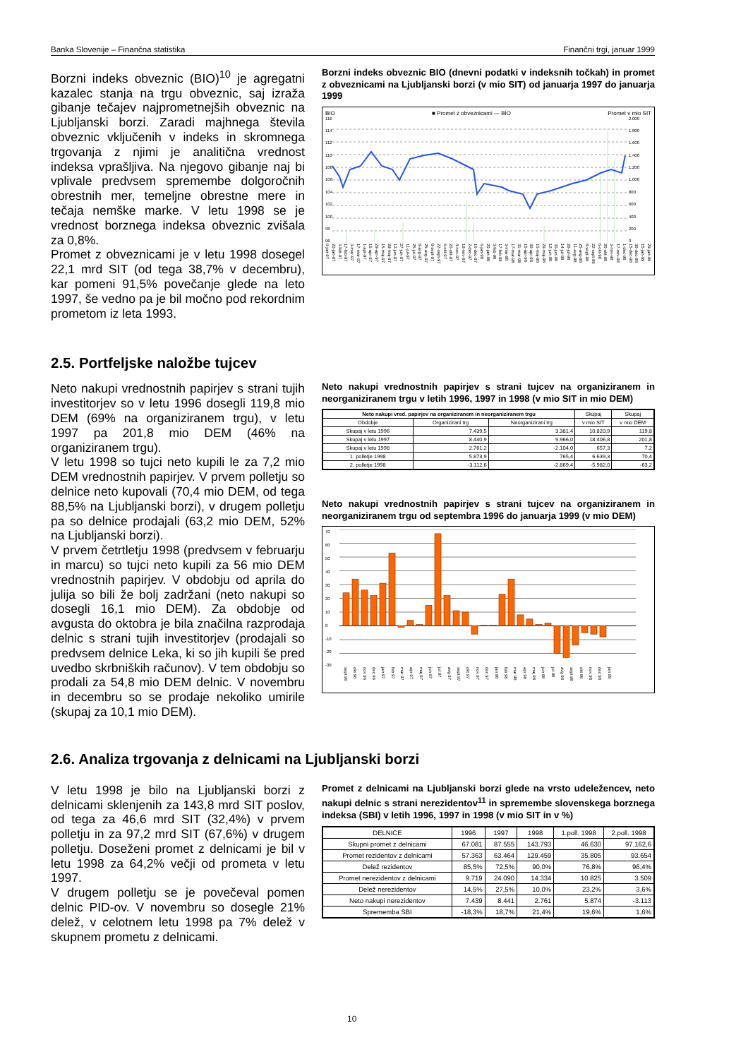Banka Slovenije – Finančna statistika Finančni trgi, januar 1999
Borzni indeks obveznic (BIO)<sup>10</sup> je agregatni kazalec stanja na trgu obveznic, saj izraža gibanje tečajev najprometnejših obveznic na Ljubljanski borzi. Zaradi majhnega števila obveznic vključenih v indeks in skromnega trgovanja z njimi je analitična vrednost indeksa vprašljiva. Na njegovo gibanje naj bi vplivale predvsem spremembe dolgoročnih obrestnih mer, temeljne obrestne mere in tečaja nemške marke. V letu 1998 se je vrednost borznega indeksa obveznic zvišala za 0,8%.
Promet z obveznicami je v letu 1998 dosegel 22,1 mrd SIT (od tega 38,7% v decembru), kar pomeni 91,5% povečanje glede na leto 1997, še vedno pa je bil močno pod rekordnim prometom iz leta 1993.
Borzni indeks obveznic BIO (dnevni podatki v indeksnih točkah) in promet z obveznicami na Ljubljanski borzi (v mio SIT) od januarja 1997 do januarja 1999
BIO ■ Promet z obveznicami — BIO Promet v mio SIT
116
114
112
110
108
106
104
102
100
98
96
2.000
1.800
1.600
1.400
1.200
1.000
800
600
400
200
0
6-jan-97 20-jan-97 3-feb-97 17-feb-97 3-mar-97 17-mar-97 1-apr-97 15-apr-97 29-apr-97 15-maj-97 29-maj-97 12-jun-97 27-jun-97 11-jul-97 25-jul-97 8-avg-97 25-avg-97 8-sept-97 22-sept-97 6-okt-97 20-okt-97 4-nov-97 18-nov-97 2-dec-97 16-dec-97 6-jan-98 20-jan-98 3-feb-98 17-feb-98 3-mar-98 17-mar-98 31-mar-98 15-apr-98 30-apr-98 15-maj-98 29-maj-98 12-jun-98 30-jun-98 14-jul-98 28-jul-98 11-avg-98 25-avg-98 8-sept-98 22-sept-98 6-okt-98 20-okt-98 3-nov-98 17-nov-98 1-dec-98 15-dec-98 30-dec-98 15-jan-99 29-jan-99
2.5. Portfeljske naložbe tujcev
Neto nakupi vrednostnih papirjev s strani tujih investitorjev so v letu 1996 dosegli 119,8 mio DEM (69% na organiziranem trgu), v letu 1997 pa 201,8 mio DEM (46% na organiziranem trgu).
V letu 1998 so tujci neto kupili le za 7,2 mio DEM vrednostnih papirjev. V prvem polletju so delnice neto kupovali (70,4 mio DEM, od tega 88,5% na Ljubljanski borzi), v drugem polletju pa so delnice prodajali (63,2 mio DEM, 52% na Ljubljanski borzi).
V prvem četrtletju 1998 (predvsem v februarju in marcu) so tujci neto kupili za 56 mio DEM vrednostnih papirjev. V obdobju od aprila do julija so bili že bolj zadržani (neto nakupi so dosegli 16,1 mio DEM). Za obdobje od avgusta do oktobra je bila značilna razprodaja delnic s strani tujih investitorjev (prodajali so predvsem delnice Leka, ki so jih kupili še pred uvedbo skrbniških računov). V tem obdobju so prodali za 54,8 mio DEM delnic. V novembru in decembru so se prodaje nekoliko umirile (skupaj za 10,1 mio DEM).
Neto nakupi vrednostnih papirjev s strani tujcev na organiziranem in neorganiziranem trgu v letih 1996, 1997 in 1998 (v mio SIT in mio DEM)
| Neto nakupi vred. papirjev na organiziranem in neorganiziranem trgu | | | Skupaj | Skupaj |
| --- | --- | --- | --- | --- |
| Obdobje | Organizirani trg | Neorganizirani trg | v mio SIT | v mio DEM |
| Skupaj v letu 1996 | 7.439,5 | 3.381,4 | 10.820,9 | 119,8 |
| Skupaj v letu 1997 | 8.440,9 | 9.966,0 | 18.406,8 | 201,8 |
| Skupaj v letu 1998 | 2.761,2 | -2.104,0 | 657,3 | 7,2 |
| 1. polletje 1998 | 5.873,9 | 765,4 | 6.639,3 | 70,4 |
| 2. polletje 1998 | -3.112,6 | -2.869,4 | -5.982,0 | -63,2 |
Neto nakupi vrednostnih papirjev s strani tujcev na organiziranem in neorganiziranem trgu od septembra 1996 do januarja 1999 (v mio DEM)
70
60
50
40
30
20
10
0
-10
-20
-30
sept 96 okt 96 nov 96 dec 96 jan 97 feb 97 mar 97 apr 97 maj 97 jun 97 jul 97 avg 97 sept 97 okt 97 nov 97 dec 97 jan 98 feb 98 mar 98 apr 98 maj 98 jun 98 jul 98 avg 98 sept 98 okt 98 nov 98 dec 98 jan 99
2.6. Analiza trgovanja z delnicami na Ljubljanski borzi
V letu 1998 je bilo na Ljubljanski borzi z delnicami sklenjenih za 143,8 mrd SIT poslov, od tega za 46,6 mrd SIT (32,4%) v prvem polletju in za 97,2 mrd SIT (67,6%) v drugem polletju. Doseženi promet z delnicami je bil v letu 1998 za 64,2% večji od prometa v letu 1997.
V drugem polletju se je povečeval pomen delnic PID-ov. V novembru so dosegle 21% delež, v celotnem letu 1998 pa 7% delež v skupnem prometu z delnicami.
Promet z delnicami na Ljubljanski borzi glede na vrsto udeležencev, neto nakupi delnic s strani nerezidentov<sup>11</sup> in spremembe slovenskega borznega indeksa (SBI) v letih 1996, 1997 in 1998 (v mio SIT in v %)
| DELNICE | 1996 | 1997 | 1998 | 1.poll. 1998 | 2.poll. 1998 |
| --- | --- | --- | --- | --- | --- |
| Skupni promet z delnicami | 67.081 | 87.555 | 143.793 | 46.630 | 97.162,6 |
| Promet rezidentov z delnicami | 57.363 | 63.464 | 129.459 | 35.805 | 93.654 |
| Delež rezidentov | 85,5% | 72,5% | 90,0% | 76,8% | 96,4% |
| Promet nerezidentov z delnicami | 9.719 | 24.090 | 14.334 | 10.825 | 3.509 |
| Delež nerezidentov | 14,5% | 27,5% | 10,0% | 23,2% | 3,6% |
| Neto nakupi nerezidentov | 7.439 | 8.441 | 2.761 | 5.874 | -3.113 |
| Sprememba SBI | -18,3% | 18,7% | 21,4% | 19,6% | 1,6% |
10